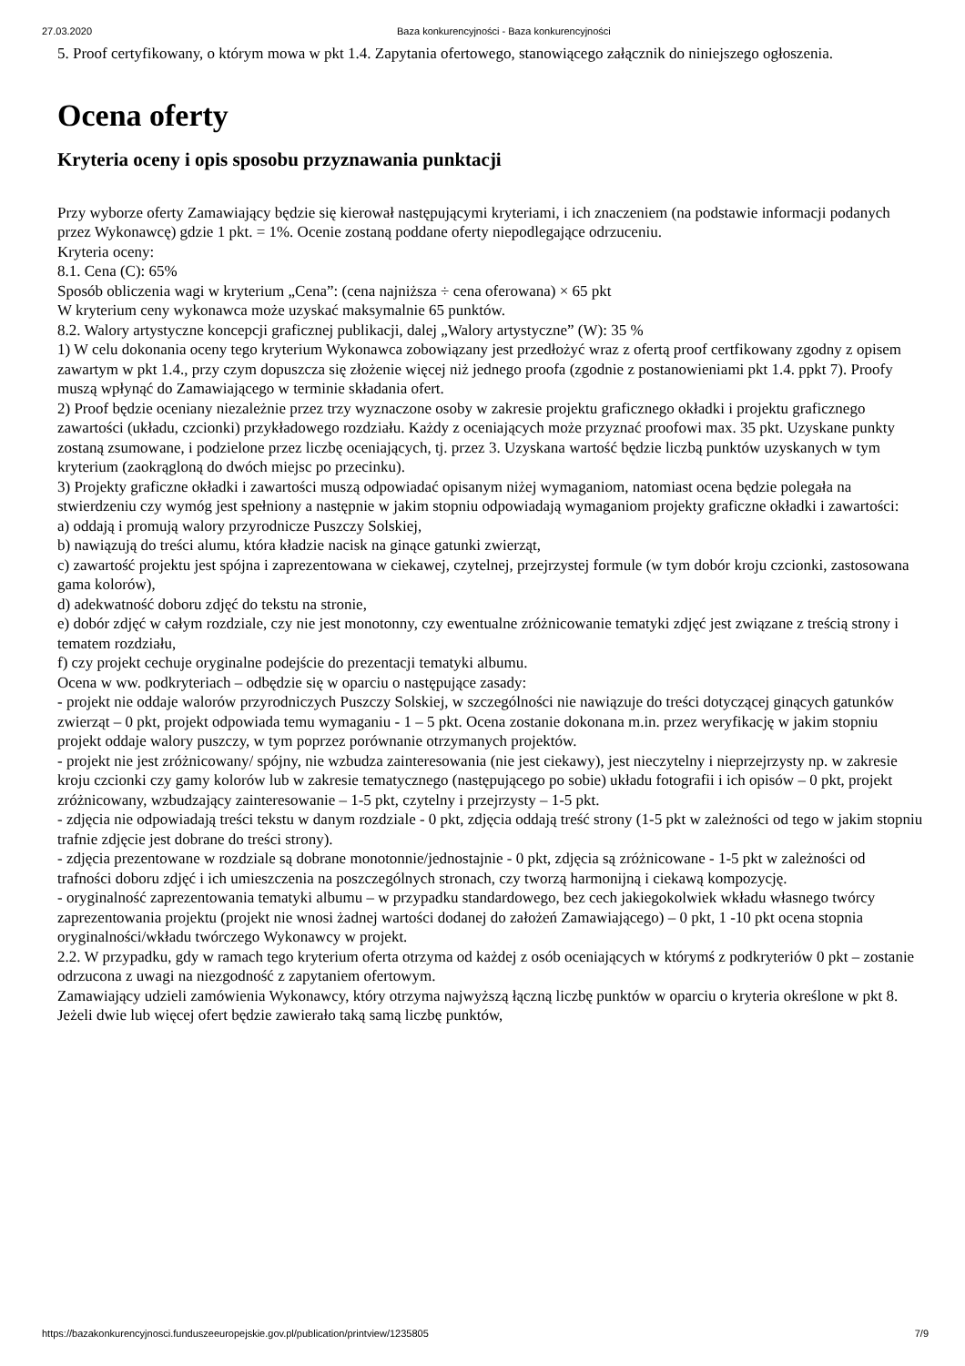27.03.2020 Baza konkurencyjności - Baza konkurencyjności
5. Proof certyfikowany, o którym mowa w pkt 1.4. Zapytania ofertowego, stanowiącego załącznik do niniejszego ogłoszenia.
Ocena oferty
Kryteria oceny i opis sposobu przyznawania punktacji
Przy wyborze oferty Zamawiający będzie się kierował następującymi kryteriami, i ich znaczeniem (na podstawie informacji podanych przez Wykonawcę) gdzie 1 pkt. = 1%. Ocenie zostaną poddane oferty niepodlegające odrzuceniu.
Kryteria oceny:
8.1. Cena (C): 65%
Sposób obliczenia wagi w kryterium „Cena”: (cena najniższa ÷ cena oferowana) × 65 pkt
W kryterium ceny wykonawca może uzyskać maksymalnie 65 punktów.
8.2. Walory artystyczne koncepcji graficznej publikacji, dalej „Walory artystyczne” (W): 35 %
1) W celu dokonania oceny tego kryterium Wykonawca zobowiązany jest przedłożyć wraz z ofertą proof certfikowany zgodny z opisem zawartym w pkt 1.4., przy czym dopuszcza się złożenie więcej niż jednego proofa (zgodnie z postanowieniami pkt 1.4. ppkt 7). Proofy muszą wpłynąć do Zamawiającego w terminie składania ofert.
2) Proof będzie oceniany niezależnie przez trzy wyznaczone osoby w zakresie projektu graficznego okładki i projektu graficznego zawartości (układu, czcionki) przykładowego rozdziału. Każdy z oceniających może przyznać proofowi max. 35 pkt. Uzyskane punkty zostaną zsumowane, i podzielone przez liczbę oceniających, tj. przez 3. Uzyskana wartość będzie liczbą punktów uzyskanych w tym kryterium (zaokrągloną do dwóch miejsc po przecinku).
3) Projekty graficzne okładki i zawartości muszą odpowiadać opisanym niżej wymaganiom, natomiast ocena będzie polegała na stwierdzeniu czy wymóg jest spełniony a następnie w jakim stopniu odpowiadają wymaganiom projekty graficzne okładki i zawartości:
a) oddają i promują walory przyrodnicze Puszczy Solskiej,
b) nawiązują do treści alumu, która kładzie nacisk na ginące gatunki zwierząt,
c) zawartość projektu jest spójna i zaprezentowana w ciekawej, czytelnej, przejrzystej formule (w tym dobór kroju czcionki, zastosowana gama kolorów),
d) adekwatność doboru zdjęć do tekstu na stronie,
e) dobór zdjęć w całym rozdziale, czy nie jest monotonny, czy ewentualne zróżnicowanie tematyki zdjęć jest związane z treścią strony i tematem rozdziału,
f) czy projekt cechuje oryginalne podejście do prezentacji tematyki albumu.
Ocena w ww. podkryteriach – odbędzie się w oparciu o następujące zasady:
- projekt nie oddaje walorów przyrodniczych Puszczy Solskiej, w szczególności nie nawiązuje do treści dotyczącej ginących gatunków zwierząt – 0 pkt, projekt odpowiada temu wymaganiu - 1 – 5 pkt. Ocena zostanie dokonana m.in. przez weryfikację w jakim stopniu projekt oddaje walory puszczy, w tym poprzez porównanie otrzymanych projektów.
- projekt nie jest zróżnicowany/ spójny, nie wzbudza zainteresowania (nie jest ciekawy), jest nieczytelny i nieprzejrzysty np. w zakresie kroju czcionki czy gamy kolorów lub w zakresie tematycznego (następującego po sobie) układu fotografii i ich opisów – 0 pkt, projekt zróżnicowany, wzbudzający zainteresowanie – 1-5 pkt, czytelny i przejrzysty – 1-5 pkt.
- zdjęcia nie odpowiadają treści tekstu w danym rozdziale - 0 pkt, zdjęcia oddają treść strony (1-5 pkt w zależności od tego w jakim stopniu trafnie zdjęcie jest dobrane do treści strony).
- zdjęcia prezentowane w rozdziale są dobrane monotonnie/jednostajnie - 0 pkt, zdjęcia są zróżnicowane - 1-5 pkt w zależności od trafności doboru zdjęć i ich umieszczenia na poszczególnych stronach, czy tworzą harmonijną i ciekawą kompozycję.
- oryginalność zaprezentowania tematyki albumu – w przypadku standardowego, bez cech jakiegokolwiek wkładu własnego twórcy zaprezentowania projektu (projekt nie wnosi żadnej wartości dodanej do założeń Zamawiającego) – 0 pkt, 1 -10 pkt ocena stopnia oryginalności/wkładu twórczego Wykonawcy w projekt.
2.2. W przypadku, gdy w ramach tego kryterium oferta otrzyma od każdej z osób oceniających w którymś z podkryteriów 0 pkt – zostanie odrzucona z uwagi na niezgodność z zapytaniem ofertowym.
Zamawiający udzieli zamówienia Wykonawcy, który otrzyma najwyższą łączną liczbę punktów w oparciu o kryteria określone w pkt 8. Jeżeli dwie lub więcej ofert będzie zawierało taką samą liczbę punktów,
https://bazakonkurencyjnosci.funduszeeuropejskie.gov.pl/publication/printview/1235805 7/9